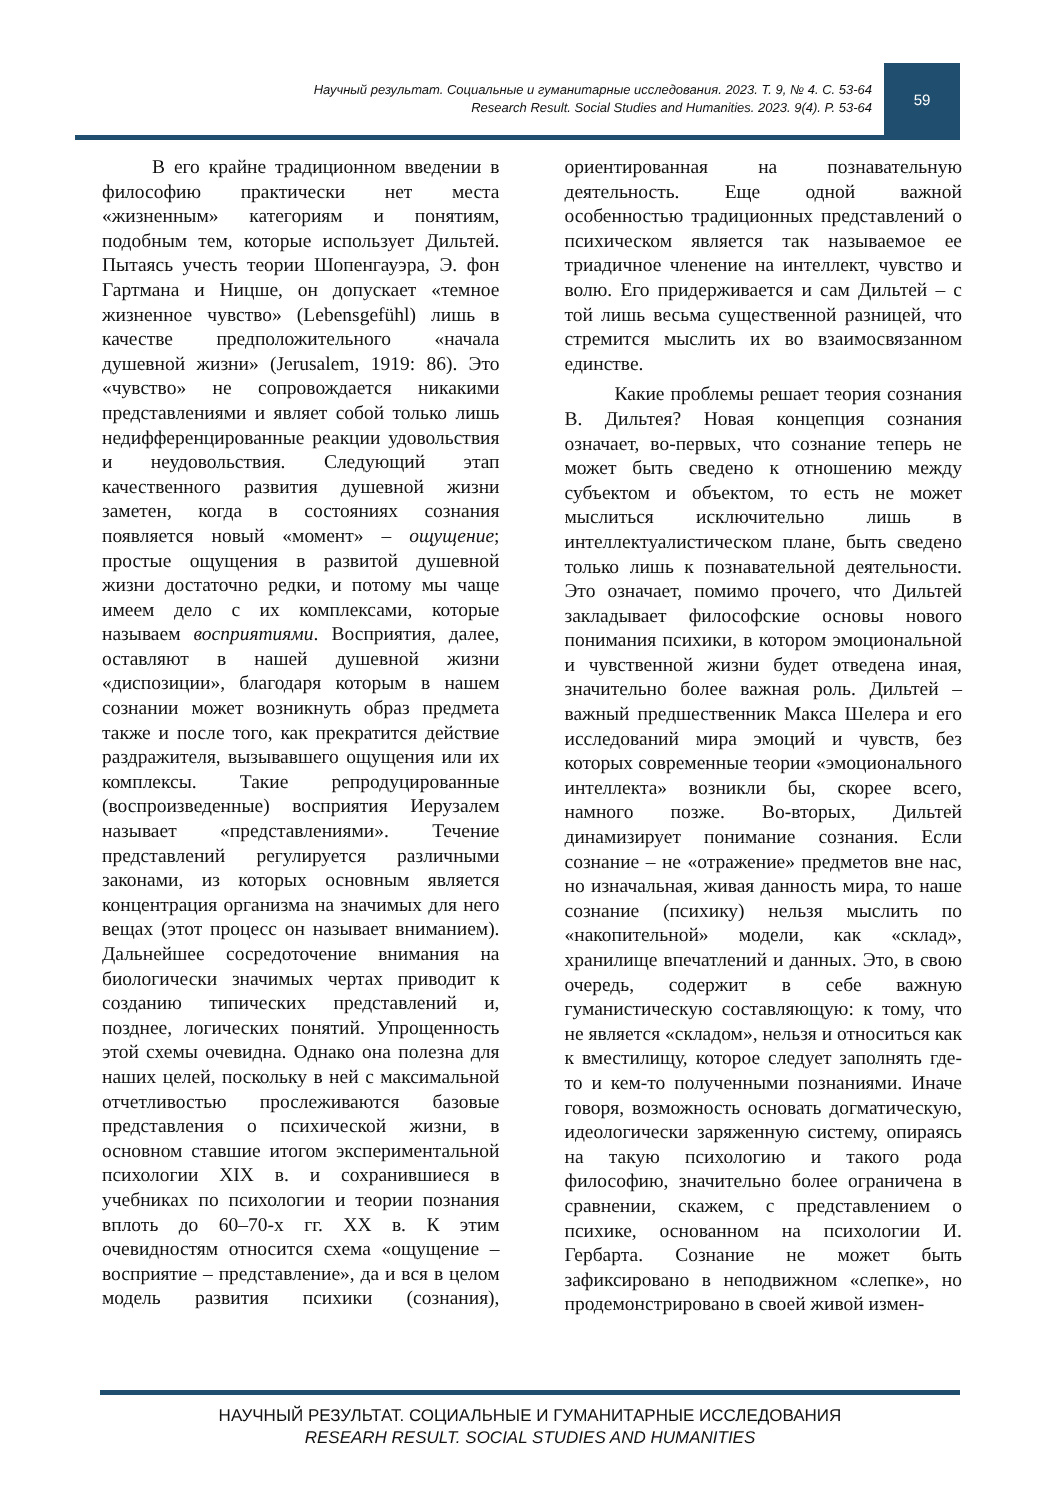Научный результат. Социальные и гуманитарные исследования. 2023. Т. 9, № 4. С. 53-64
Research Result. Social Studies and Humanities. 2023. 9(4). P. 53-64
59
В его крайне традиционном введении в философию практически нет места «жизненным» категориям и понятиям, подобным тем, которые использует Дильтей. Пытаясь учесть теории Шопенгауэра, Э. фон Гартмана и Ницше, он допускает «темное жизненное чувство» (Lebensgefühl) лишь в качестве предположительного «начала душевной жизни» (Jerusalem, 1919: 86). Это «чувство» не сопровождается никакими представлениями и являет собой только лишь недифференцированные реакции удовольствия и неудовольствия. Следующий этап качественного развития душевной жизни заметен, когда в состояниях сознания появляется новый «момент» – ощущение; простые ощущения в развитой душевной жизни достаточно редки, и потому мы чаще имеем дело с их комплексами, которые называем восприятиями. Восприятия, далее, оставляют в нашей душевной жизни «диспозиции», благодаря которым в нашем сознании может возникнуть образ предмета также и после того, как прекратится действие раздражителя, вызывавшего ощущения или их комплексы. Такие репродуцированные (воспроизведенные) восприятия Иерузалем называет «представлениями». Течение представлений регулируется различными законами, из которых основным является концентрация организма на значимых для него вещах (этот процесс он называет вниманием). Дальнейшее сосредоточение внимания на биологически значимых чертах приводит к созданию типических представлений и, позднее, логических понятий. Упрощенность этой схемы очевидна. Однако она полезна для наших целей, поскольку в ней с максимальной отчетливостью прослеживаются базовые представления о психической жизни, в основном ставшие итогом экспериментальной психологии XIX в. и сохранившиеся в учебниках по психологии и теории познания вплоть до 60–70-х гг. XX в. К этим очевидностям относится схема «ощущение – восприятие – представление», да и вся в целом модель развития психики (сознания), ориентированная на познавательную деятельность. Еще одной важной особенностью традиционных представлений о психическом является так называемое ее триадичное членение на интеллект, чувство и волю. Его придерживается и сам Дильтей – с той лишь весьма существенной разницей, что стремится мыслить их во взаимосвязанном единстве.
Какие проблемы решает теория сознания В. Дильтея? Новая концепция сознания означает, во-первых, что сознание теперь не может быть сведено к отношению между субъектом и объектом, то есть не может мыслиться исключительно лишь в интеллектуалистическом плане, быть сведено только лишь к познавательной деятельности. Это означает, помимо прочего, что Дильтей закладывает философские основы нового понимания психики, в котором эмоциональной и чувственной жизни будет отведена иная, значительно более важная роль. Дильтей – важный предшественник Макса Шелера и его исследований мира эмоций и чувств, без которых современные теории «эмоционального интеллекта» возникли бы, скорее всего, намного позже. Во-вторых, Дильтей динамизирует понимание сознания. Если сознание – не «отражение» предметов вне нас, но изначальная, живая данность мира, то наше сознание (психику) нельзя мыслить по «накопительной» модели, как «склад», хранилище впечатлений и данных. Это, в свою очередь, содержит в себе важную гуманистическую составляющую: к тому, что не является «складом», нельзя и относиться как к вместилищу, которое следует заполнять где-то и кем-то полученными познаниями. Иначе говоря, возможность основать догматическую, идеологически заряженную систему, опираясь на такую психологию и такого рода философию, значительно более ограничена в сравнении, скажем, с представлением о психике, основанном на психологии И. Гербарта. Сознание не может быть зафиксировано в неподвижном «слепке», но продемонстрировано в своей живой измен-
НАУЧНЫЙ РЕЗУЛЬТАТ. СОЦИАЛЬНЫЕ И ГУМАНИТАРНЫЕ ИССЛЕДОВАНИЯ
RESEARH RESULT. SOCIAL STUDIES AND HUMANITIES